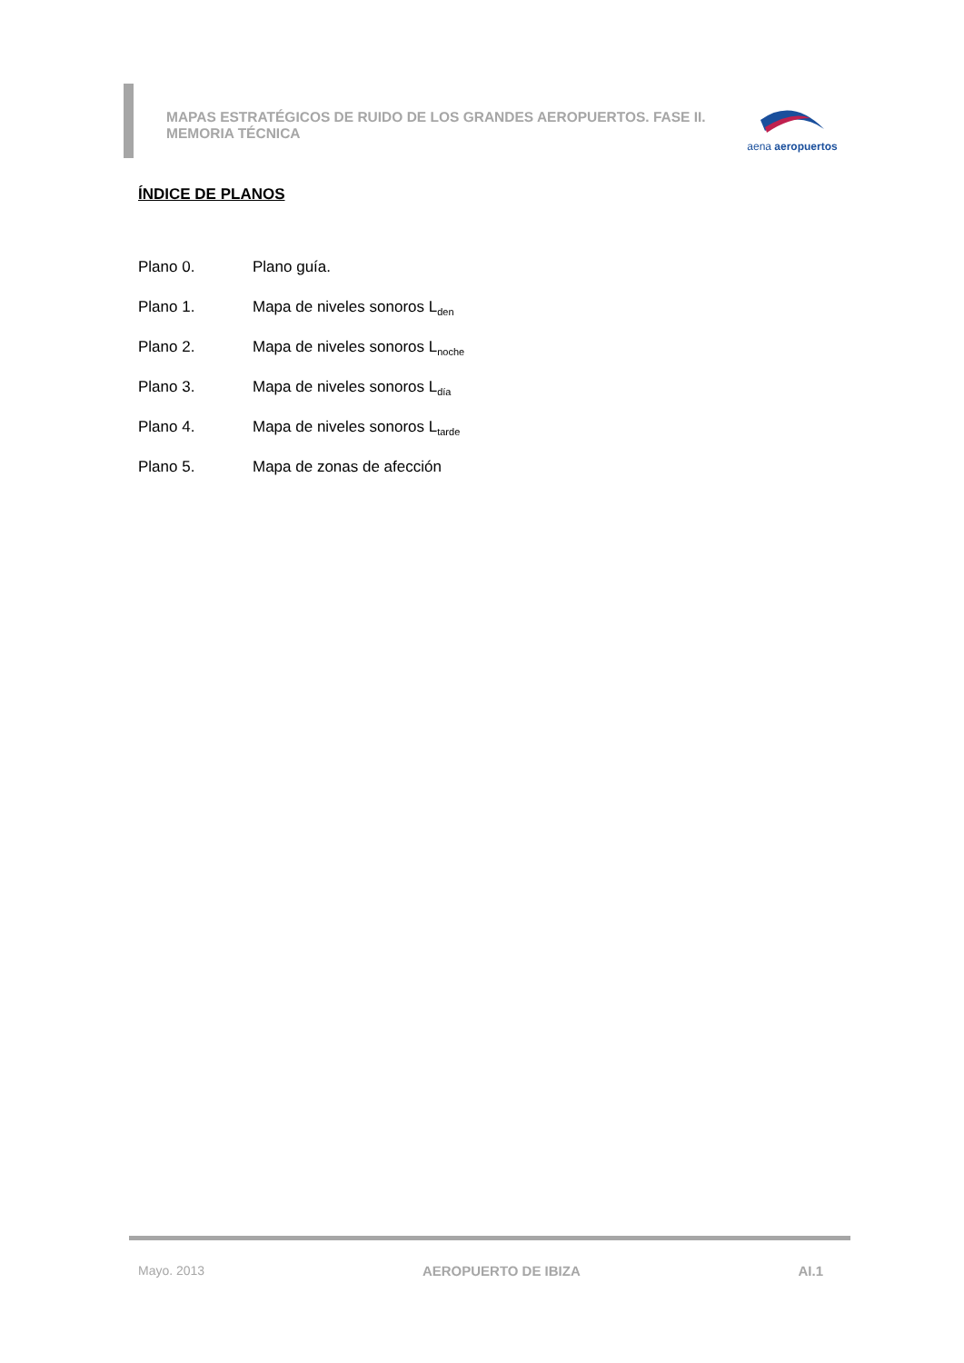MAPAS ESTRATÉGICOS DE RUIDO DE LOS GRANDES AEROPUERTOS. FASE II.
MEMORIA TÉCNICA
aena aeropuertos
ÍNDICE DE PLANOS
Plano 0. Plano guía.
Plano 1. Mapa de niveles sonoros L<sub>den</sub>
Plano 2. Mapa de niveles sonoros L<sub>noche</sub>
Plano 3. Mapa de niveles sonoros L<sub>día</sub>
Plano 4. Mapa de niveles sonoros L<sub>tarde</sub>
Plano 5. Mapa de zonas de afección
Mayo. 2013 AEROPUERTO DE IBIZA AI.1